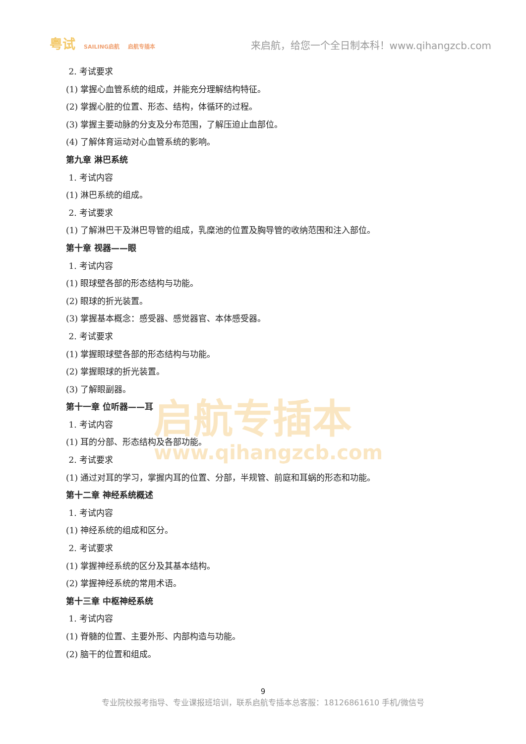粤试 SAILING启航 启航专插本
来启航，给您一个全日制本科！www.qihangzcb.com
2. 考试要求
(1) 掌握心血管系统的组成，并能充分理解结构特征。
(2) 掌握心脏的位置、形态、结构，体循环的过程。
(3) 掌握主要动脉的分支及分布范围，了解压迫止血部位。
(4) 了解体育运动对心血管系统的影响。
第九章 淋巴系统
1. 考试内容
(1) 淋巴系统的组成。
2. 考试要求
(1) 了解淋巴干及淋巴导管的组成，乳糜池的位置及胸导管的收纳范围和注入部位。
第十章 视器——眼
1. 考试内容
(1) 眼球壁各部的形态结构与功能。
(2) 眼球的折光装置。
(3) 掌握基本概念：感受器、感觉器官、本体感受器。
2. 考试要求
(1) 掌握眼球壁各部的形态结构与功能。
(2) 掌握眼球的折光装置。
(3) 了解眼副器。
第十一章 位听器——耳
1. 考试内容
(1) 耳的分部、形态结构及各部功能。
2. 考试要求
(1) 通过对耳的学习，掌握内耳的位置、分部，半规管、前庭和耳蜗的形态和功能。
第十二章 神经系统概述
1. 考试内容
(1) 神经系统的组成和区分。
2. 考试要求
(1) 掌握神经系统的区分及其基本结构。
(2) 掌握神经系统的常用术语。
第十三章 中枢神经系统
1. 考试内容
(1) 脊髓的位置、主要外形、内部构造与功能。
(2) 脑干的位置和组成。
启航专插本
www.qihangzcb.com
9
专业院校报考指导、专业课报班培训，联系启航专插本总客服：18126861610 手机/微信号